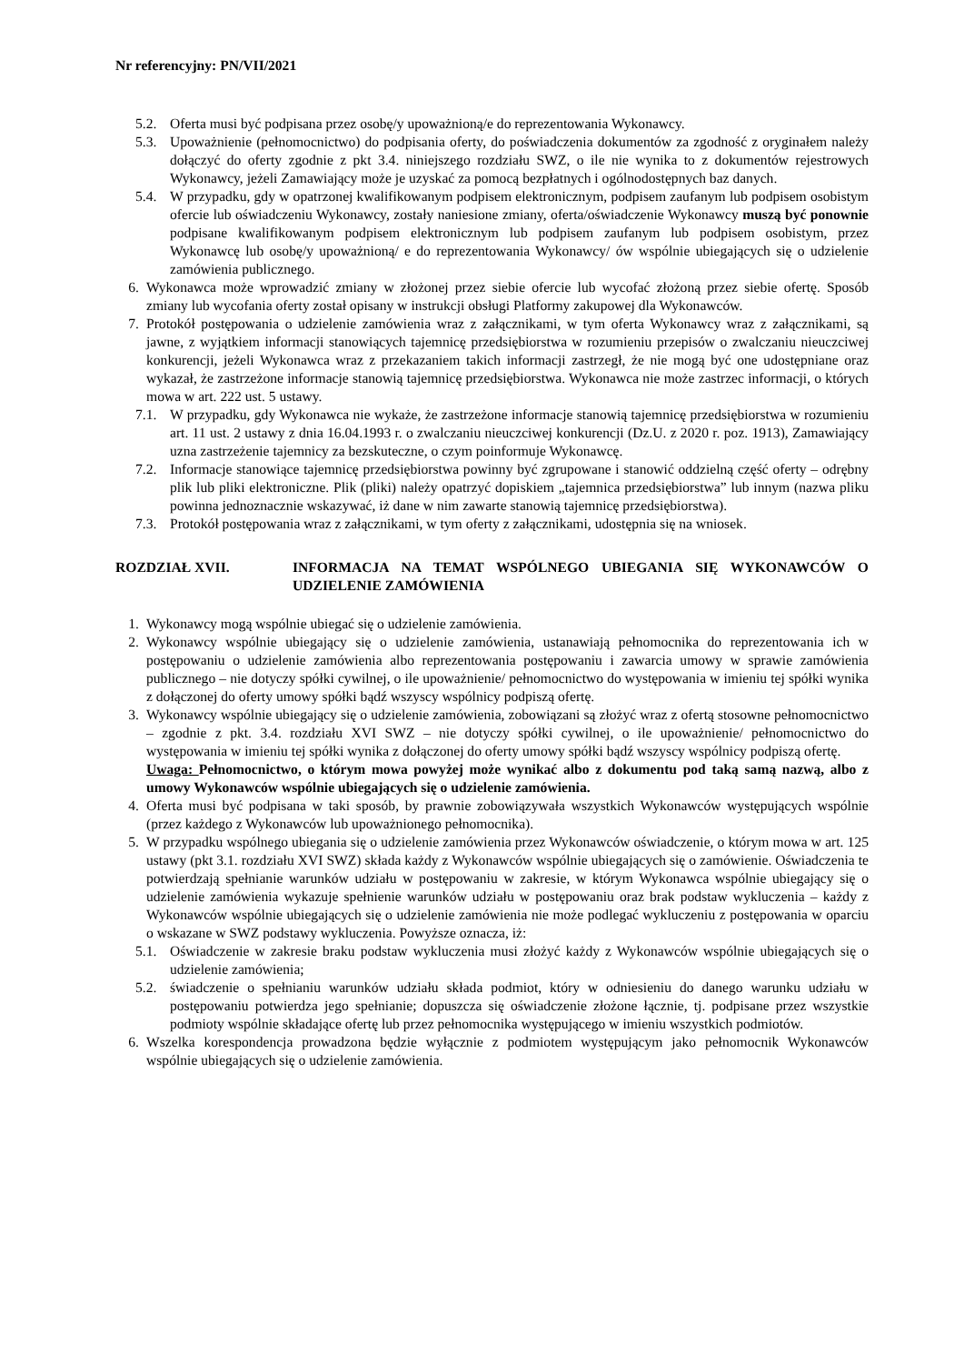Nr referencyjny: PN/VII/2021
5.2. Oferta musi być podpisana przez osobę/y upoważnioną/e do reprezentowania Wykonawcy.
5.3. Upoważnienie (pełnomocnictwo) do podpisania oferty, do poświadczenia dokumentów za zgodność z oryginałem należy dołączyć do oferty zgodnie z pkt 3.4. niniejszego rozdziału SWZ, o ile nie wynika to z dokumentów rejestrowych Wykonawcy, jeżeli Zamawiający może je uzyskać za pomocą bezpłatnych i ogólnodostępnych baz danych.
5.4. W przypadku, gdy w opatrzonej kwalifikowanym podpisem elektronicznym, podpisem zaufanym lub podpisem osobistym ofercie lub oświadczeniu Wykonawcy, zostały naniesione zmiany, oferta/oświadczenie Wykonawcy muszą być ponownie podpisane kwalifikowanym podpisem elektronicznym lub podpisem zaufanym lub podpisem osobistym, przez Wykonawcę lub osobę/y upoważnioną/ e do reprezentowania Wykonawcy/ ów wspólnie ubiegających się o udzielenie zamówienia publicznego.
6. Wykonawca może wprowadzić zmiany w złożonej przez siebie ofercie lub wycofać złożoną przez siebie ofertę. Sposób zmiany lub wycofania oferty został opisany w instrukcji obsługi Platformy zakupowej dla Wykonawców.
7. Protokół postępowania o udzielenie zamówienia wraz z załącznikami, w tym oferta Wykonawcy wraz z załącznikami, są jawne, z wyjątkiem informacji stanowiących tajemnicę przedsiębiorstwa w rozumieniu przepisów o zwalczaniu nieuczciwej konkurencji, jeżeli Wykonawca wraz z przekazaniem takich informacji zastrzegł, że nie mogą być one udostępniane oraz wykazał, że zastrzeżone informacje stanowią tajemnicę przedsiębiorstwa. Wykonawca nie może zastrzec informacji, o których mowa w art. 222 ust. 5 ustawy.
7.1. W przypadku, gdy Wykonawca nie wykaże, że zastrzeżone informacje stanowią tajemnicę przedsiębiorstwa w rozumieniu art. 11 ust. 2 ustawy z dnia 16.04.1993 r. o zwalczaniu nieuczciwej konkurencji (Dz.U. z 2020 r. poz. 1913), Zamawiający uzna zastrzeżenie tajemnicy za bezskuteczne, o czym poinformuje Wykonawcę.
7.2. Informacje stanowiące tajemnicę przedsiębiorstwa powinny być zgrupowane i stanowić oddzielną część oferty – odrębny plik lub pliki elektroniczne. Plik (pliki) należy opatrzyć dopiskiem „tajemnica przedsiębiorstwa” lub innym (nazwa pliku powinna jednoznacznie wskazywać, iż dane w nim zawarte stanowią tajemnicę przedsiębiorstwa).
7.3. Protokół postępowania wraz z załącznikami, w tym oferty z załącznikami, udostępnia się na wniosek.
ROZDZIAŁ XVII. INFORMACJA NA TEMAT WSPÓLNEGO UBIEGANIA SIĘ WYKONAWCÓW O UDZIELENIE ZAMÓWIENIA
1. Wykonawcy mogą wspólnie ubiegać się o udzielenie zamówienia.
2. Wykonawcy wspólnie ubiegający się o udzielenie zamówienia, ustanawiają pełnomocnika do reprezentowania ich w postępowaniu o udzielenie zamówienia albo reprezentowania postępowaniu i zawarcia umowy w sprawie zamówienia publicznego – nie dotyczy spółki cywilnej, o ile upoważnienie/ pełnomocnictwo do występowania w imieniu tej spółki wynika z dołączonej do oferty umowy spółki bądź wszyscy wspólnicy podpiszą ofertę.
3. Wykonawcy wspólnie ubiegający się o udzielenie zamówienia, zobowiązani są złożyć wraz z ofertą stosowne pełnomocnictwo – zgodnie z pkt. 3.4. rozdziału XVI SWZ – nie dotyczy spółki cywilnej, o ile upoważnienie/ pełnomocnictwo do występowania w imieniu tej spółki wynika z dołączonej do oferty umowy spółki bądź wszyscy wspólnicy podpiszą ofertę.
Uwaga: Pełnomocnictwo, o którym mowa powyżej może wynikać albo z dokumentu pod taką samą nazwą, albo z umowy Wykonawców wspólnie ubiegających się o udzielenie zamówienia.
4. Oferta musi być podpisana w taki sposób, by prawnie zobowiązywała wszystkich Wykonawców występujących wspólnie (przez każdego z Wykonawców lub upoważnionego pełnomocnika).
5. W przypadku wspólnego ubiegania się o udzielenie zamówienia przez Wykonawców oświadczenie, o którym mowa w art. 125 ustawy (pkt 3.1. rozdziału XVI SWZ) składa każdy z Wykonawców wspólnie ubiegających się o zamówienie. Oświadczenia te potwierdzają spełnianie warunków udziału w postępowaniu w zakresie, w którym Wykonawca wspólnie ubiegający się o udzielenie zamówienia wykazuje spełnienie warunków udziału w postępowaniu oraz brak podstaw wykluczenia – każdy z Wykonawców wspólnie ubiegających się o udzielenie zamówienia nie może podlegać wykluczeniu z postępowania w oparciu o wskazane w SWZ podstawy wykluczenia. Powyższe oznacza, iż:
5.1. Oświadczenie w zakresie braku podstaw wykluczenia musi złożyć każdy z Wykonawców wspólnie ubiegających się o udzielenie zamówienia;
5.2. świadczenie o spełnianiu warunków udziału składa podmiot, który w odniesieniu do danego warunku udziału w postępowaniu potwierdza jego spełnianie; dopuszcza się oświadczenie złożone łącznie, tj. podpisane przez wszystkie podmioty wspólnie składające ofertę lub przez pełnomocnika występującego w imieniu wszystkich podmiotów.
6. Wszelka korespondencja prowadzona będzie wyłącznie z podmiotem występującym jako pełnomocnik Wykonawców wspólnie ubiegających się o udzielenie zamówienia.